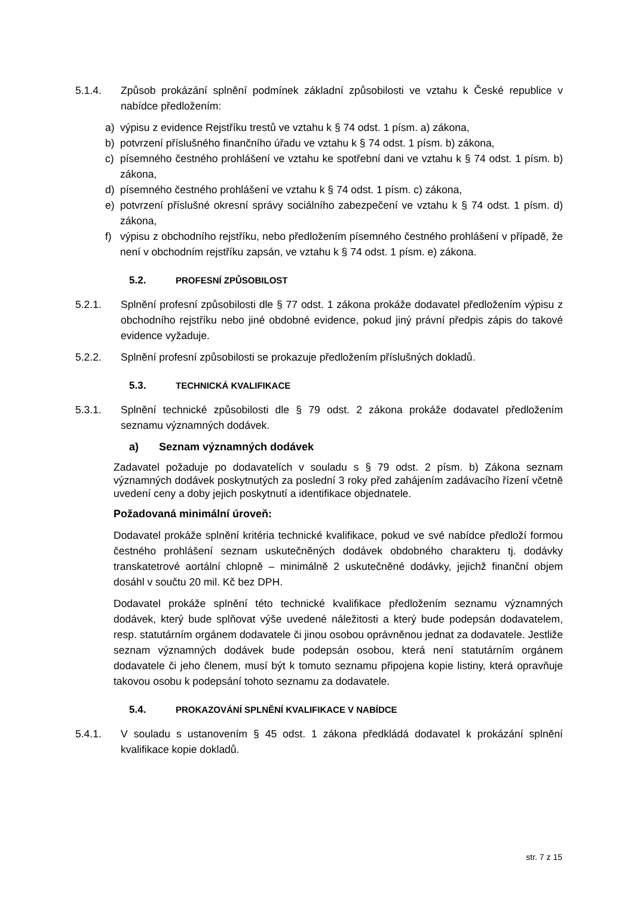5.1.4. Způsob prokázání splnění podmínek základní způsobilosti ve vztahu k České republice v nabídce předložením:
a) výpisu z evidence Rejstříku trestů ve vztahu k § 74 odst. 1 písm. a) zákona,
b) potvrzení příslušného finančního úřadu ve vztahu k § 74 odst. 1 písm. b) zákona,
c) písemného čestného prohlášení ve vztahu ke spotřební dani ve vztahu k § 74 odst. 1 písm. b) zákona,
d) písemného čestného prohlášení ve vztahu k § 74 odst. 1 písm. c) zákona,
e) potvrzení příslušné okresní správy sociálního zabezpečení ve vztahu k § 74 odst. 1 písm. d) zákona,
f) výpisu z obchodního rejstříku, nebo předložením písemného čestného prohlášení v případě, že není v obchodním rejstříku zapsán, ve vztahu k § 74 odst. 1 písm. e) zákona.
5.2. PROFESNÍ ZPŮSOBILOST
5.2.1. Splnění profesní způsobilosti dle § 77 odst. 1 zákona prokáže dodavatel předložením výpisu z obchodního rejstříku nebo jiné obdobné evidence, pokud jiný právní předpis zápis do takové evidence vyžaduje.
5.2.2. Splnění profesní způsobilosti se prokazuje předložením příslušných dokladů.
5.3. TECHNICKÁ KVALIFIKACE
5.3.1. Splnění technické způsobilosti dle § 79 odst. 2 zákona prokáže dodavatel předložením seznamu významných dodávek.
a) Seznam významných dodávek
Zadavatel požaduje po dodavatelích v souladu s § 79 odst. 2 písm. b) Zákona seznam významných dodávek poskytnutých za poslední 3 roky před zahájením zadávacího řízení včetně uvedení ceny a doby jejich poskytnutí a identifikace objednatele.
Požadovaná minimální úroveň:
Dodavatel prokáže splnění kritéria technické kvalifikace, pokud ve své nabídce předloží formou čestného prohlášení seznam uskutečněných dodávek obdobného charakteru tj. dodávky transkatetrové aortální chlopně – minimálně 2 uskutečněné dodávky, jejichž finanční objem dosáhl v součtu 20 mil. Kč bez DPH.
Dodavatel prokáže splnění této technické kvalifikace předložením seznamu významných dodávek, který bude splňovat výše uvedené náležitosti a který bude podepsán dodavatelem, resp. statutárním orgánem dodavatele či jinou osobou oprávněnou jednat za dodavatele. Jestliže seznam významných dodávek bude podepsán osobou, která není statutárním orgánem dodavatele či jeho členem, musí být k tomuto seznamu připojena kopie listiny, která opravňuje takovou osobu k podepsání tohoto seznamu za dodavatele.
5.4. PROKAZOVÁNÍ SPLNĚNÍ KVALIFIKACE V NABÍDCE
5.4.1. V souladu s ustanovením § 45 odst. 1 zákona předkládá dodavatel k prokázání splnění kvalifikace kopie dokladů.
str. 7 z 15